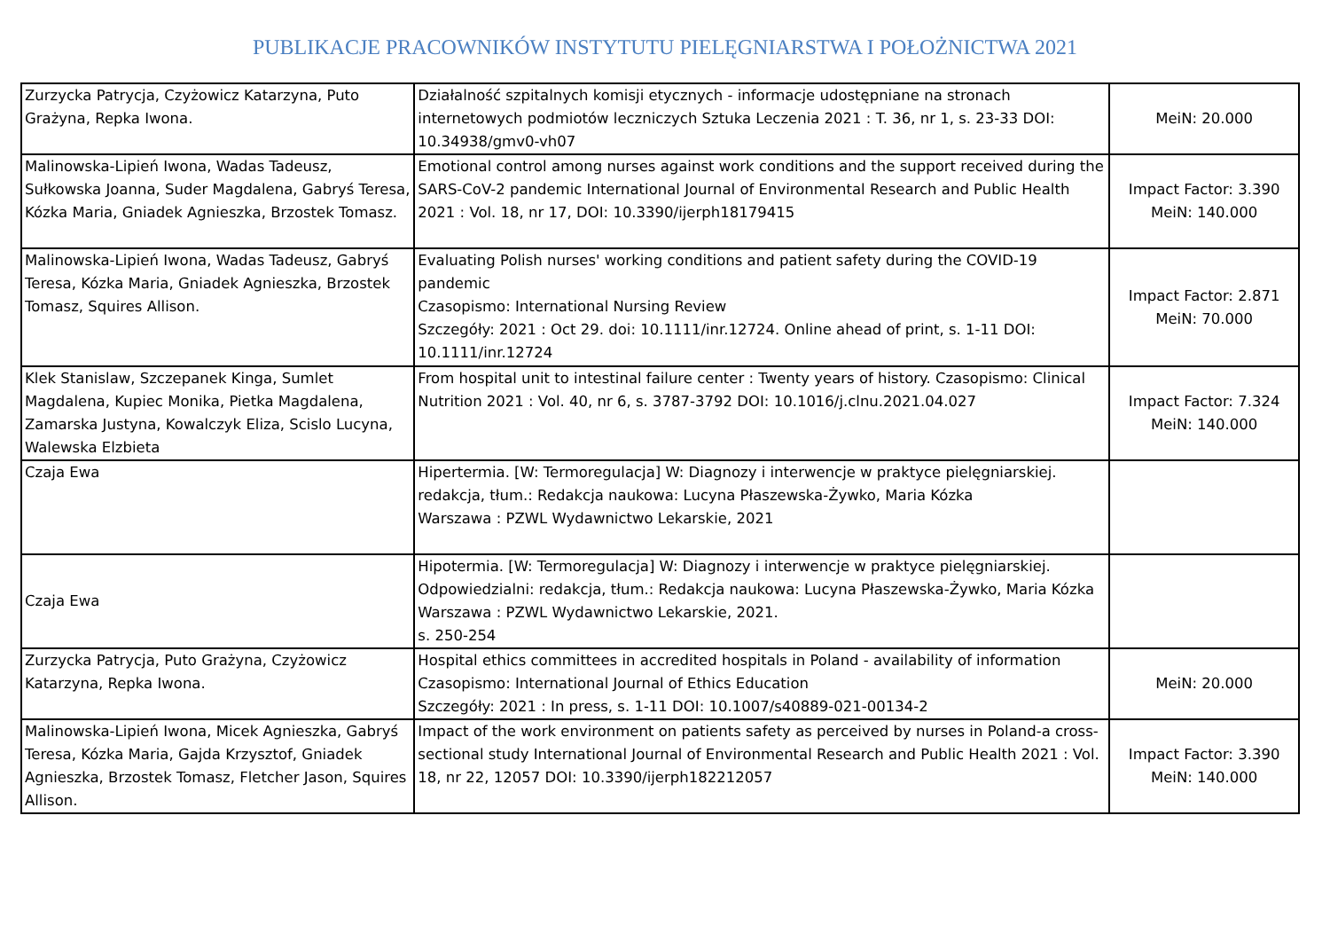PUBLIKACJE PRACOWNIKÓW INSTYTUTU PIELĘGNIARSTWA I POŁOŻNICTWA 2021
| Zurzycka Patrycja, Czyżowicz Katarzyna, Puto Grażyna, Repka Iwona. | Działalność szpitalnych komisji etycznych - informacje udostępniane na stronach internetowych podmiotów leczniczych Sztuka Leczenia 2021 : T. 36, nr 1, s. 23-33 DOI: 10.34938/gmv0-vh07 | MeiN: 20.000 |
| Malinowska-Lipień Iwona, Wadas Tadeusz, Sułkowska Joanna, Suder Magdalena, Gabryś Teresa, Kózka Maria, Gniadek Agnieszka, Brzostek Tomasz. | Emotional control among nurses against work conditions and the support received during the SARS-CoV-2 pandemic International Journal of Environmental Research and Public Health 2021 : Vol. 18, nr 17, DOI: 10.3390/ijerph18179415 | Impact Factor: 3.390 MeiN: 140.000 |
| Malinowska-Lipień Iwona, Wadas Tadeusz, Gabryś Teresa, Kózka Maria, Gniadek Agnieszka, Brzostek Tomasz, Squires Allison. | Evaluating Polish nurses' working conditions and patient safety during the COVID-19 pandemic Czasopismo: International Nursing Review Szczegóły: 2021 : Oct 29. doi: 10.1111/inr.12724. Online ahead of print, s. 1-11 DOI: 10.1111/inr.12724 | Impact Factor: 2.871 MeiN: 70.000 |
| Klek Stanislaw, Szczepanek Kinga, Sumlet Magdalena, Kupiec Monika, Pietka Magdalena, Zamarska Justyna, Kowalczyk Eliza, Scislo Lucyna, Walewska Elzbieta | From hospital unit to intestinal failure center : Twenty years of history. Czasopismo: Clinical Nutrition 2021 : Vol. 40, nr 6, s. 3787-3792 DOI: 10.1016/j.clnu.2021.04.027 | Impact Factor: 7.324 MeiN: 140.000 |
| Czaja Ewa | Hipertermia. [W: Termoregulacja] W: Diagnozy i interwencje w praktyce pielęgniarskiej. redakcja, tłum.: Redakcja naukowa: Lucyna Płaszewska-Żywko, Maria Kózka Warszawa : PZWL Wydawnictwo Lekarskie, 2021 | |
| Czaja Ewa | Hipotermia. [W: Termoregulacja] W: Diagnozy i interwencje w praktyce pielęgniarskiej. Odpowiedzialni: redakcja, tłum.: Redakcja naukowa: Lucyna Płaszewska-Żywko, Maria Kózka Warszawa : PZWL Wydawnictwo Lekarskie, 2021. s. 250-254 | |
| Zurzycka Patrycja, Puto Grażyna, Czyżowicz Katarzyna, Repka Iwona. | Hospital ethics committees in accredited hospitals in Poland - availability of information Czasopismo: International Journal of Ethics Education Szczegóły: 2021 : In press, s. 1-11 DOI: 10.1007/s40889-021-00134-2 | MeiN: 20.000 |
| Malinowska-Lipień Iwona, Micek Agnieszka, Gabryś Teresa, Kózka Maria, Gajda Krzysztof, Gniadek Agnieszka, Brzostek Tomasz, Fletcher Jason, Squires Allison. | Impact of the work environment on patients safety as perceived by nurses in Poland-a cross-sectional study International Journal of Environmental Research and Public Health 2021 : Vol. 18, nr 22, 12057 DOI: 10.3390/ijerph182212057 | Impact Factor: 3.390 MeiN: 140.000 |